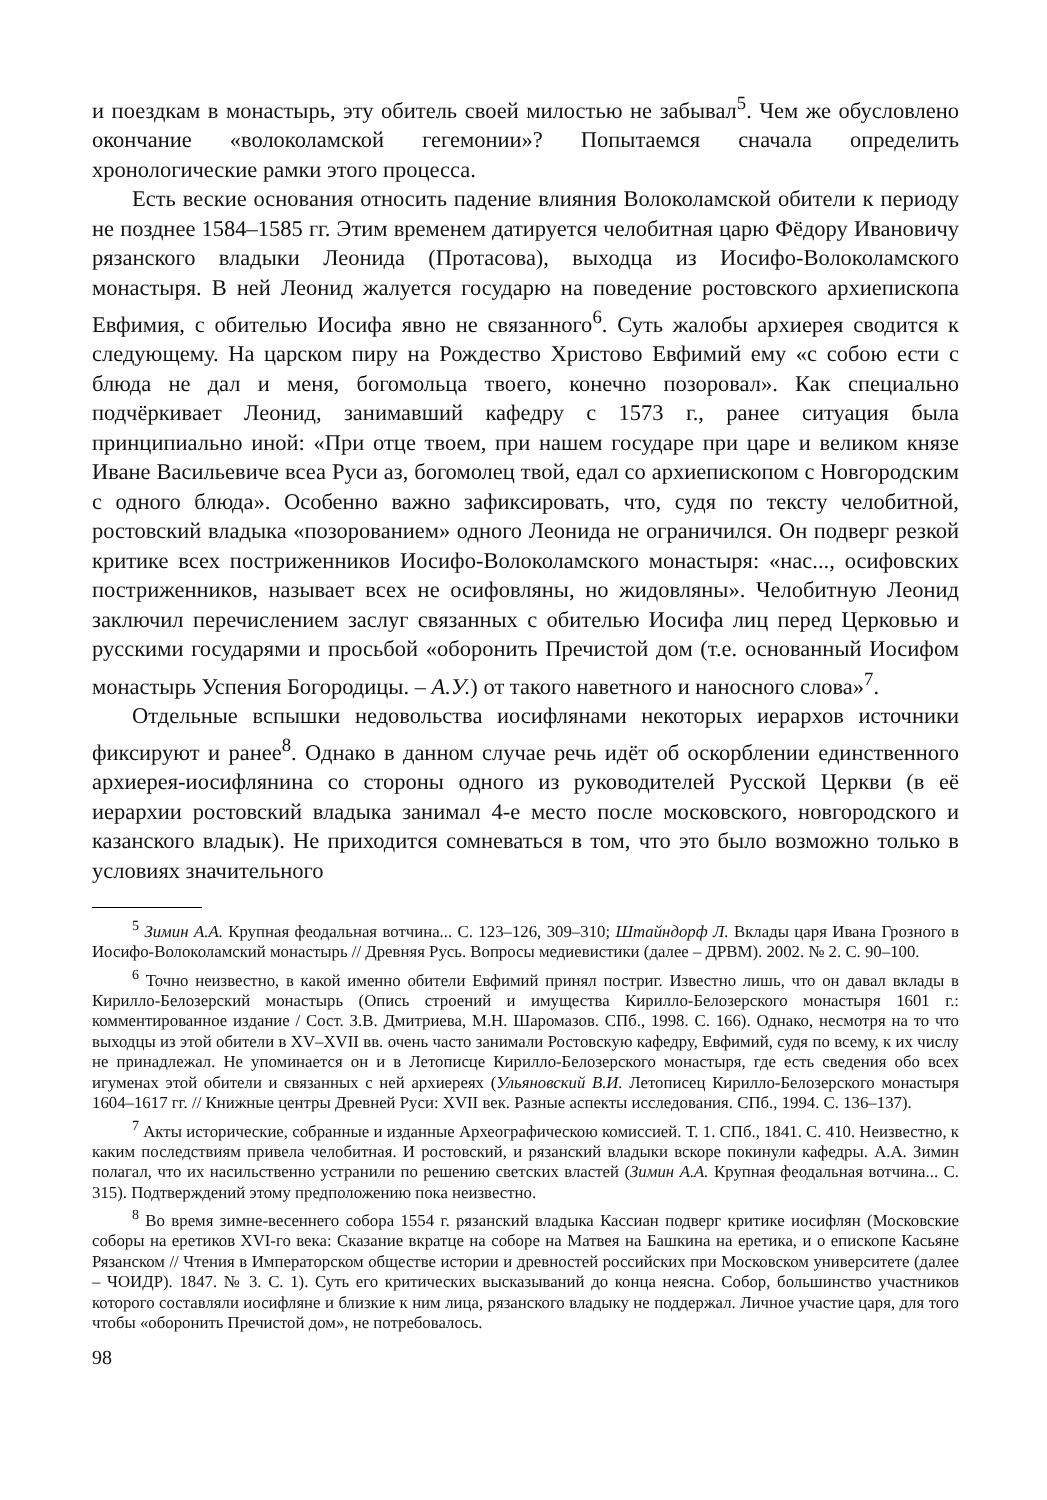и поездкам в монастырь, эту обитель своей милостью не забывал<sup>5</sup>. Чем же обусловлено окончание «волоколамской гегемонии»? Попытаемся сначала определить хронологические рамки этого процесса.
Есть веские основания относить падение влияния Волоколамской обители к периоду не позднее 1584–1585 гг. Этим временем датируется челобитная царю Фёдору Ивановичу рязанского владыки Леонида (Протасова), выходца из Иосифо-Волоколамского монастыря. В ней Леонид жалуется государю на поведение ростовского архиепископа Евфимия, с обителью Иосифа явно не связанного<sup>6</sup>. Суть жалобы архиерея сводится к следующему. На царском пиру на Рождество Христово Евфимий ему «с собою ести с блюда не дал и меня, богомольца твоего, конечно позоровал». Как специально подчёркивает Леонид, занимавший кафедру с 1573 г., ранее ситуация была принципиально иной: «При отце твоем, при нашем государе при царе и великом князе Иване Васильевиче всеа Руси аз, богомолец твой, едал со архиепископом с Новгородским с одного блюда». Особенно важно зафиксировать, что, судя по тексту челобитной, ростовский владыка «позорованием» одного Леонида не ограничился. Он подверг резкой критике всех постриженников Иосифо-Волоколамского монастыря: «нас..., осифовских постриженников, называет всех не осифовляны, но жидовляны». Челобитную Леонид заключил перечислением заслуг связанных с обителью Иосифа лиц перед Церковью и русскими государями и просьбой «оборонить Пречистой дом (т.е. основанный Иосифом монастырь Успения Богородицы. – А.У.) от такого наветного и наносного слова»<sup>7</sup>.
Отдельные вспышки недовольства иосифлянами некоторых иерархов источники фиксируют и ранее<sup>8</sup>. Однако в данном случае речь идёт об оскорблении единственного архиерея-иосифлянина со стороны одного из руководителей Русской Церкви (в её иерархии ростовский владыка занимал 4-е место после московского, новгородского и казанского владык). Не приходится сомневаться в том, что это было возможно только в условиях значительного
<sup>5</sup> Зимин А.А. Крупная феодальная вотчина... С. 123–126, 309–310; Штайндорф Л. Вклады царя Ивана Грозного в Иосифо-Волоколамский монастырь // Древняя Русь. Вопросы медиевистики (далее – ДРВМ). 2002. № 2. С. 90–100.
<sup>6</sup> Точно неизвестно, в какой именно обители Евфимий принял постриг. Известно лишь, что он давал вклады в Кирилло-Белозерский монастырь (Опись строений и имущества Кирилло-Белозерского монастыря 1601 г.: комментированное издание / Сост. З.В. Дмитриева, М.Н. Шаромазов. СПб., 1998. С. 166). Однако, несмотря на то что выходцы из этой обители в XV–XVII вв. очень часто занимали Ростовскую кафедру, Евфимий, судя по всему, к их числу не принадлежал. Не упоминается он и в Летописце Кирилло-Белозерского монастыря, где есть сведения обо всех игуменах этой обители и связанных с ней архиереях (Ульяновский В.И. Летописец Кирилло-Белозерского монастыря 1604–1617 гг. // Книжные центры Древней Руси: XVII век. Разные аспекты исследования. СПб., 1994. С. 136–137).
<sup>7</sup> Акты исторические, собранные и изданные Археографическою комиссией. Т. 1. СПб., 1841. С. 410. Неизвестно, к каким последствиям привела челобитная. И ростовский, и рязанский владыки вскоре покинули кафедры. А.А. Зимин полагал, что их насильственно устранили по решению светских властей (Зимин А.А. Крупная феодальная вотчина... С. 315). Подтверждений этому предположению пока неизвестно.
<sup>8</sup> Во время зимне-весеннего собора 1554 г. рязанский владыка Кассиан подверг критике иосифлян (Московские соборы на еретиков XVI-го века: Сказание вкратце на соборе на Матвея на Башкина на еретика, и о епископе Касьяне Рязанском // Чтения в Императорском обществе истории и древностей российских при Московском университете (далее – ЧОИДР). 1847. № 3. С. 1). Суть его критических высказываний до конца неясна. Собор, большинство участников которого составляли иосифляне и близкие к ним лица, рязанского владыку не поддержал. Личное участие царя, для того чтобы «оборонить Пречистой дом», не потребовалось.
98